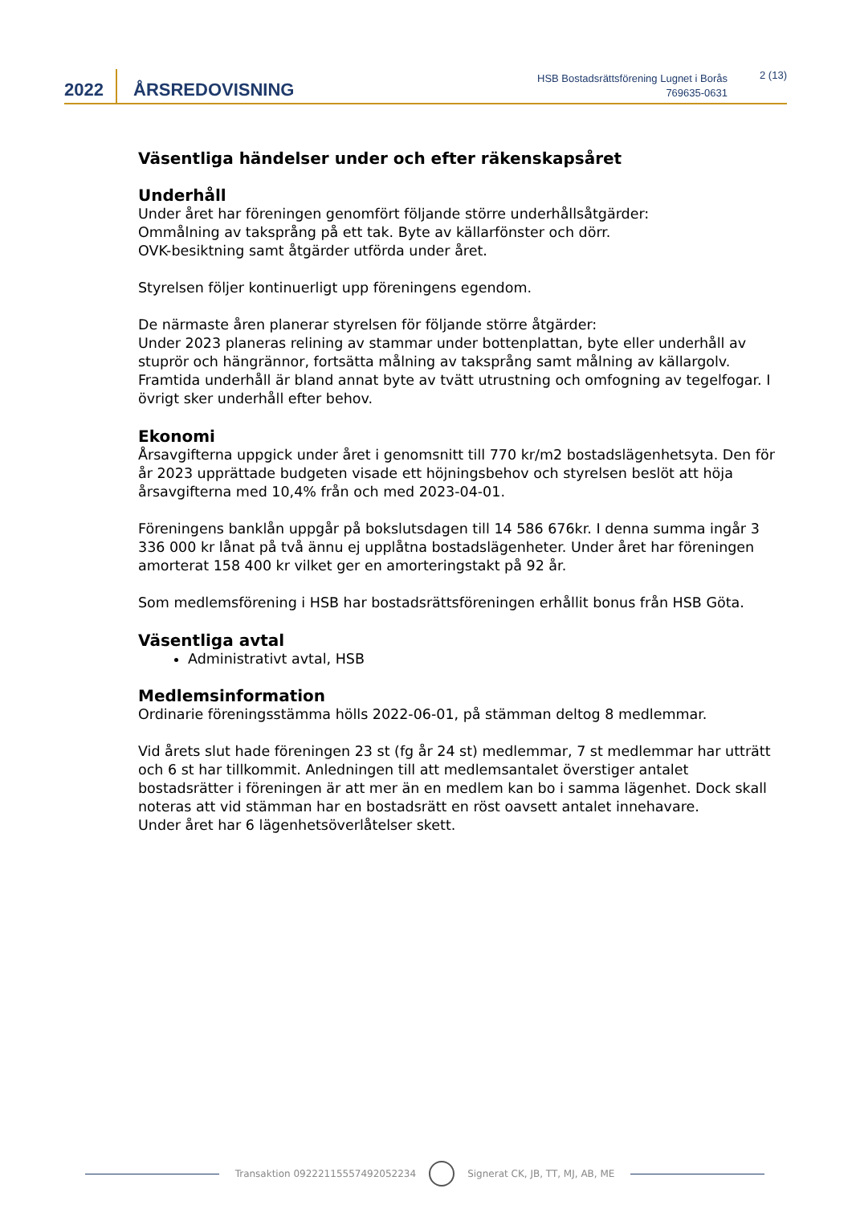2022 ÅRSREDOVISNING
HSB Bostadsrättsförening Lugnet i Borås
769635-0631
2 (13)
Väsentliga händelser under och efter räkenskapsåret
Underhåll
Under året har föreningen genomfört följande större underhållsåtgärder:
Ommålning av taksprång på ett tak. Byte av källarfönster och dörr.
OVK-besiktning samt åtgärder utförda under året.
Styrelsen följer kontinuerligt upp föreningens egendom.
De närmaste åren planerar styrelsen för följande större åtgärder:
Under 2023 planeras relining av stammar under bottenplattan, byte eller underhåll av stuprör och hängrännor, fortsätta målning av taksprång samt målning av källargolv. Framtida underhåll är bland annat byte av tvätt utrustning och omfogning av tegelfogar. I övrigt sker underhåll efter behov.
Ekonomi
Årsavgifterna uppgick under året i genomsnitt till 770 kr/m2 bostadslägenhetsyta. Den för år 2023 upprättade budgeten visade ett höjningsbehov och styrelsen beslöt att höja årsavgifterna med 10,4% från och med 2023-04-01.
Föreningens banklån uppgår på bokslutsdagen till 14 586 676kr. I denna summa ingår 3 336 000 kr lånat på två ännu ej upplåtna bostadslägenheter. Under året har föreningen amorterat 158 400 kr vilket ger en amorteringstakt på 92 år.
Som medlemsförening i HSB har bostadsrättsföreningen erhållit bonus från HSB Göta.
Väsentliga avtal
Administrativt avtal, HSB
Medlemsinformation
Ordinarie föreningsstämma hölls 2022-06-01, på stämman deltog 8 medlemmar.
Vid årets slut hade föreningen 23 st (fg år 24 st) medlemmar, 7 st medlemmar har utträtt och 6 st har tillkommit. Anledningen till att medlemsantalet överstiger antalet bostadsrätter i föreningen är att mer än en medlem kan bo i samma lägenhet. Dock skall noteras att vid stämman har en bostadsrätt en röst oavsett antalet innehavare.
Under året har 6 lägenhetsöverlåtelser skett.
Transaktion 09222115557492052234
Signerat CK, JB, TT, MJ, AB, ME